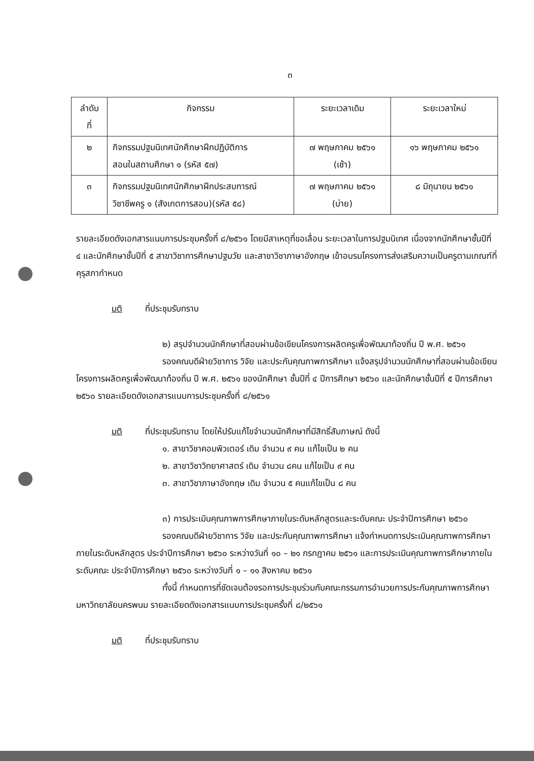๓
| ลำดับ ที่ | กิจกรรม | ระยะเวลาเดิม | ระยะเวลาใหม่ |
| --- | --- | --- | --- |
| ๒ | กิจกรรมปฐมนิเทศนักศึกษาฝึกปฏิบัติการ สอนในสถานศึกษา ๑ (รหัส ๕๗) | ๗ พฤษภาคม ๒๕๖๑ (เช้า) | ๑๖ พฤษภาคม ๒๕๖๑ |
| ๓ | กิจกรรมปฐมนิเทศนักศึกษาฝึกประสบการณ์ วิชาชีพครู ๑ (สังเกตการสอน)(รหัส ๕๘) | ๗ พฤษภาคม ๒๕๖๑ (บ่าย) | ๘ มิถุนายน ๒๕๖๑ |
รายละเอียดดังเอกสารแนบการประชุมครั้งที่ ๘/๒๕๖๑ โดยมีสาเหตุที่ขอเลื่อน ระยะเวลาในการปฐมนิเทศ เนื่องจากนักศึกษาชั้นปีที่ ๔ และนักศึกษาชั้นปีที่ ๕ สาขาวิชาการศึกษาปฐมวัย และสาขาวิชาภาษาอังกฤษ เข้าอบรมโครงการส่งเสริมความเป็นครูตามเกณฑ์ที่คุรุสภากำหนด
มติ ที่ประชุมรับทราบ
๒) สรุปจำนวนนักศึกษาที่สอบผ่านข้อเขียนโครงการผลิตครูเพื่อพัฒนาท้องถิ่น ปี พ.ศ. ๒๕๖๑
รองคณบดีฝ่ายวิชาการ วิจัย และประกันคุณภาพการศึกษา แจ้งสรุปจำนวนนักศึกษาที่สอบผ่านข้อเขียนโครงการผลิตครูเพื่อพัฒนาท้องถิ่น ปี พ.ศ. ๒๕๖๑ ของนักศึกษา ชั้นปีที่ ๔ ปีการศึกษา ๒๕๖๐ และนักศึกษาชั้นปีที่ ๕ ปีการศึกษา ๒๕๖๐ รายละเอียดดังเอกสารแนบการประชุมครั้งที่ ๘/๒๕๖๑
มติ ที่ประชุมรับทราบ โดยให้ปรับแก้ไขจำนวนนักศึกษาที่มีสิทธิ์สัมภาษณ์ ดังนี้
๑. สาขาวิชาคอมพิวเตอร์ เดิม จำนวน ๙ คน แก้ไขเป็น ๒ คน
๒. สาขาวิชาวิทยาศาสตร์ เดิม จำนวน ๘คน แก้ไขเป็น ๙ คน
๓. สาขาวิชาภาษาอังกฤษ เดิม จำนวน ๕ คนแก้ไขเป็น ๘ คน
๓) การประเมินคุณภาพการศึกษาภายในระดับหลักสูตรและระดับคณะ ประจำปีการศึกษา ๒๕๖๐
รองคณบดีฝ่ายวิชาการ วิจัย และประกันคุณภาพการศึกษา แจ้งกำหนดการประเมินคุณภาพการศึกษาภายในระดับหลักสูตร ประจำปีการศึกษา ๒๕๖๐ ระหว่างวันที่ ๑๐ – ๒๑ กรกฎาคม ๒๕๖๑ และการประเมินคุณภาพการศึกษาภายในระดับคณะ ประจำปีการศึกษา ๒๕๖๐ ระหว่างวันที่ ๑ – ๑๑ สิงหาคม ๒๕๖๑
ทั้งนี้ กำหนดการที่ชัดเจนต้องรอการประชุมร่วมกับคณะกรรมการอำนวยการประกันคุณภาพการศึกษา มหาวิทยาลัยนครพนม รายละเอียดดังเอกสารแนบการประชุมครั้งที่ ๘/๒๕๖๑
มติ ที่ประชุมรับทราบ